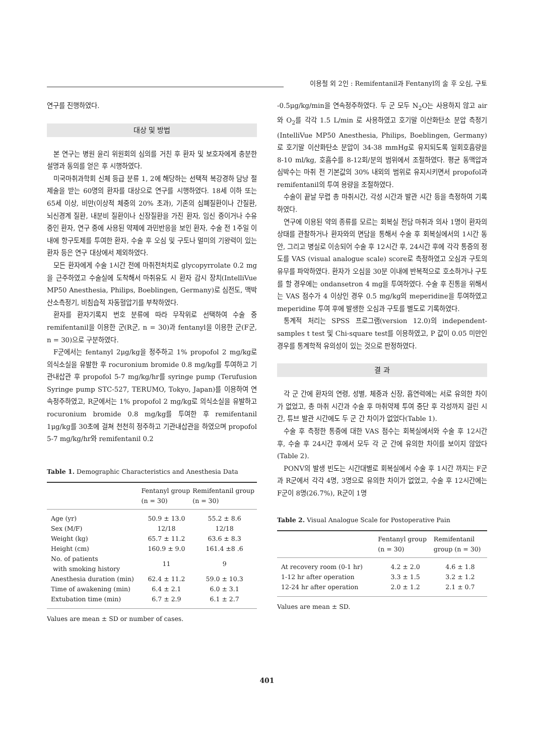이용철 외 2인 : Remifentanil과 Fentanyl의 술 후 오심, 구토
연구를 진행하였다.
대상 및 방법
본 연구는 병원 윤리 위원회의 심의를 거친 후 환자 및 보호자에게 충분한 설명과 동의를 얻은 후 시행하였다.
미국마취과학회 신체 등급 분류 1, 2에 해당하는 선택적 복강경하 담낭 절제술을 받는 60명의 환자를 대상으로 연구를 시행하였다. 18세 이하 또는 65세 이상, 비만(이상적 체중의 20% 초과), 기존의 심폐질환이나 간질환, 뇌신경계 질환, 내분비 질환이나 신장질환을 가진 환자, 임신 중이거나 수유 중인 환자, 연구 중에 사용된 약제에 과민반응을 보인 환자, 수술 전 1주일 이내에 항구토제를 투여한 환자, 수술 후 오심 및 구토나 멀미의 기왕력이 있는 환자 등은 연구 대상에서 제외하였다.
모든 환자에게 수술 1시간 전에 마취전처치로 glycopyrrolate 0.2 mg을 근주하였고 수술실에 도착해서 마취유도 시 환자 감시 장치(IntelliVue MP50 Anesthesia, Philips, Boeblingen, Germany)로 심전도, 맥박산소측정기, 비침습적 자동혈압기를 부착하였다.
환자를 환자기록지 번호 분류에 따라 무작위로 선택하여 수술 중 remifentanil을 이용한 군(R군, n = 30)과 fentanyl을 이용한 군(F군, n = 30)으로 구분하였다.
F군에서는 fentanyl 2μg/kg을 정주하고 1% propofol 2 mg/kg로 의식소실을 유발한 후 rocuronium bromide 0.8 mg/kg를 투여하고 기관내삽관 후 propofol 5-7 mg/kg/hr를 syringe pump (Terufusion Syringe pump STC-527, TERUMO, Tokyo, Japan)를 이용하여 연속정주하였고, R군에서는 1% propofol 2 mg/kg로 의식소실을 유발하고 rocuronium bromide 0.8 mg/kg를 투여한 후 remifentanil 1μg/kg를 30초에 걸쳐 천천히 정주하고 기관내삽관을 하였으며 propofol 5-7 mg/kg/hr와 remifentanil 0.2
Table 1. Demographic Characteristics and Anesthesia Data
| | Fentanyl group (n = 30) | Remifentanil group (n = 30) |
| --- | --- | --- |
| Age (yr) | 50.9 ± 13.0 | 55.2 ± 8.6 |
| Sex (M/F) | 12/18 | 12/18 |
| Weight (kg) | 65.7 ± 11.2 | 63.6 ± 8.3 |
| Height (cm) | 160.9 ± 9.0 | 161.4 ±8 .6 |
| No. of patients with smoking history | 11 | 9 |
| Anesthesia duration (min) | 62.4 ± 11.2 | 59.0 ± 10.3 |
| Time of awakening (min) | 6.4 ± 2.1 | 6.0 ± 3.1 |
| Extubation time (min) | 6.7 ± 2.9 | 6.1 ± 2.7 |
Values are mean ± SD or number of cases.
-0.5μg/kg/min을 연속정주하였다. 두 군 모두 N<sub>2</sub>O는 사용하지 않고 air와 O<sub>2</sub>를 각각 1.5 L/min 로 사용하였고 호기말 이산화탄소 분압 측정기(IntelliVue MP50 Anesthesia, Philips, Boeblingen, Germany)로 호기말 이산화탄소 분압이 34-38 mmHg로 유지되도록 일회호흡량을 8-10 ml/kg, 호흡수를 8-12회/분의 범위에서 조절하였다. 평균 동맥압과 심박수는 마취 전 기본값의 30% 내외의 범위로 유지시키면서 propofol과 remifentanil의 투여 용량을 조절하였다.
수술이 끝날 무렵 총 마취시간, 각성 시간과 발관 시간 등을 측정하여 기록하였다.
연구에 이용된 약의 종류를 모르는 회복실 전담 마취과 의사 1명이 환자의 상태를 관찰하거나 환자와의 면담을 통해서 수술 후 회복실에서의 1시간 동안, 그리고 병실로 이송되어 수술 후 12시간 후, 24시간 후에 각각 통증의 정도를 VAS (visual analogue scale) score로 측정하였고 오심과 구토의 유무를 파악하였다. 환자가 오심을 30분 이내에 반복적으로 호소하거나 구토를 할 경우에는 ondansetron 4 mg을 투여하였다. 수술 후 진통을 위해서는 VAS 점수가 4 이상인 경우 0.5 mg/kg의 meperidine을 투여하였고 meperidine 투여 후에 발생한 오심과 구토를 별도로 기록하였다.
통계적 처리는 SPSS 프로그램(version 12.0)의 independent-samples t test 및 Chi-square test를 이용하였고, P 값이 0.05 미만인 경우를 통계학적 유의성이 있는 것으로 판정하였다.
결 과
각 군 간에 환자의 연령, 성별, 체중과 신장, 흡연력에는 서로 유의한 차이가 없었고, 총 마취 시간과 수술 후 마취약제 투여 중단 후 각성까지 걸린 시간, 튜브 발관 시간에도 두 군 간 차이가 없었다(Table 1).
수술 후 측정한 통증에 대한 VAS 점수는 회복실에서와 수술 후 12시간 후, 수술 후 24시간 후에서 모두 각 군 간에 유의한 차이를 보이지 않았다(Table 2).
PONV의 발생 빈도는 시간대별로 회복실에서 수술 후 1시간 까지는 F군과 R군에서 각각 4명, 3명으로 유의한 차이가 없었고, 수술 후 12시간에는 F군이 8명(26.7%), R군이 1명
Table 2. Visual Analogue Scale for Postoperative Pain
| | Fentanyl group (n = 30) | Remifentanil group (n = 30) |
| --- | --- | --- |
| At recovery room (0-1 hr) | 4.2 ± 2.0 | 4.6 ± 1.8 |
| 1-12 hr after operation | 3.3 ± 1.5 | 3.2 ± 1.2 |
| 12-24 hr after operation | 2.0 ± 1.2 | 2.1 ± 0.7 |
Values are mean ± SD.
401